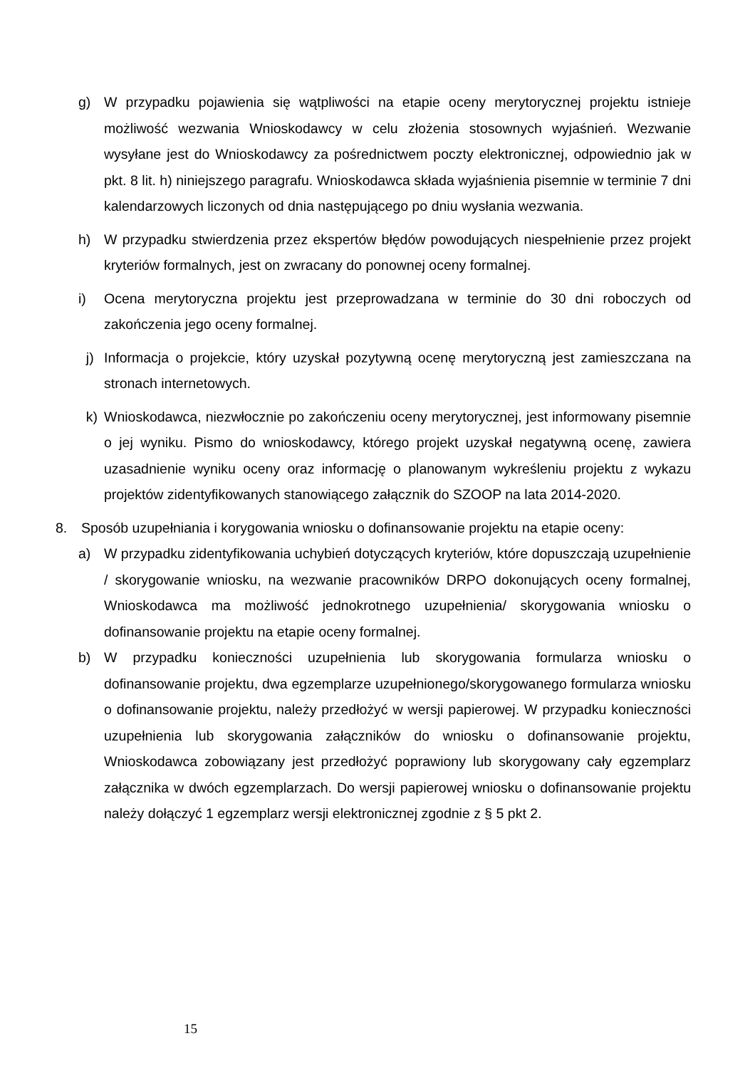g) W przypadku pojawienia się wątpliwości na etapie oceny merytorycznej projektu istnieje możliwość wezwania Wnioskodawcy w celu złożenia stosownych wyjaśnień. Wezwanie wysyłane jest do Wnioskodawcy za pośrednictwem poczty elektronicznej, odpowiednio jak w pkt. 8 lit. h) niniejszego paragrafu. Wnioskodawca składa wyjaśnienia pisemnie w terminie 7 dni kalendarzowych liczonych od dnia następującego po dniu wysłania wezwania.
h) W przypadku stwierdzenia przez ekspertów błędów powodujących niespełnienie przez projekt kryteriów formalnych, jest on zwracany do ponownej oceny formalnej.
i) Ocena merytoryczna projektu jest przeprowadzana w terminie do 30 dni roboczych od zakończenia jego oceny formalnej.
j) Informacja o projekcie, który uzyskał pozytywną ocenę merytoryczną jest zamieszczana na stronach internetowych.
k) Wnioskodawca, niezwłocznie po zakończeniu oceny merytorycznej, jest informowany pisemnie o jej wyniku. Pismo do wnioskodawcy, którego projekt uzyskał negatywną ocenę, zawiera uzasadnienie wyniku oceny oraz informację o planowanym wykreśleniu projektu z wykazu projektów zidentyfikowanych stanowiącego załącznik do SZOOP na lata 2014-2020.
8. Sposób uzupełniania i korygowania wniosku o dofinansowanie projektu na etapie oceny:
a) W przypadku zidentyfikowania uchybień dotyczących kryteriów, które dopuszczają uzupełnienie / skorygowanie wniosku, na wezwanie pracowników DRPO dokonujących oceny formalnej, Wnioskodawca ma możliwość jednokrotnego uzupełnienia/ skorygowania wniosku o dofinansowanie projektu na etapie oceny formalnej.
b) W przypadku konieczności uzupełnienia lub skorygowania formularza wniosku o dofinansowanie projektu, dwa egzemplarze uzupełnionego/skorygowanego formularza wniosku o dofinansowanie projektu, należy przedłożyć w wersji papierowej. W przypadku konieczności uzupełnienia lub skorygowania załączników do wniosku o dofinansowanie projektu, Wnioskodawca zobowiązany jest przedłożyć poprawiony lub skorygowany cały egzemplarz załącznika w dwóch egzemplarzach. Do wersji papierowej wniosku o dofinansowanie projektu należy dołączyć 1 egzemplarz wersji elektronicznej zgodnie z § 5 pkt 2.
15